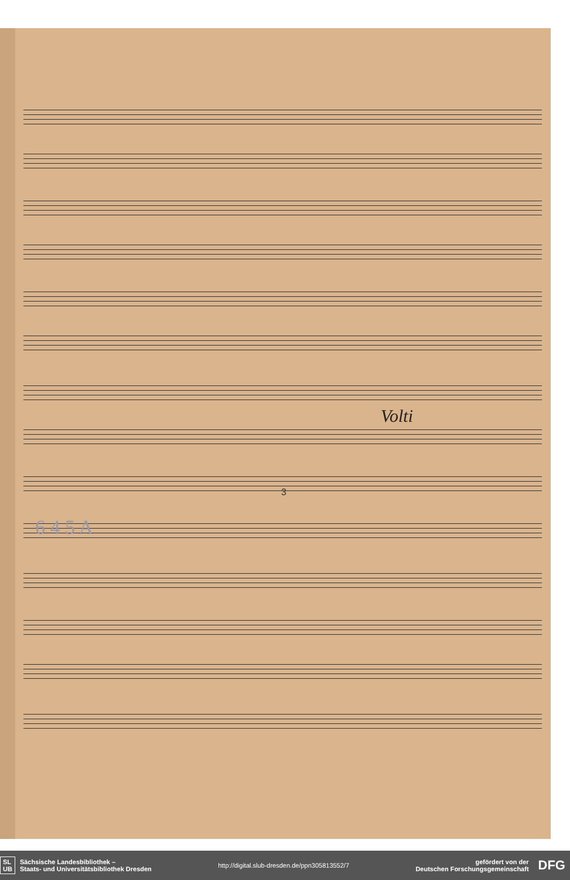Volti
3
6 4 5 A
SL
UB
Sächsische Landesbibliothek –
Staats- und Universitätsbibliothek Dresden
http://digital.slub-dresden.de/ppn305813552/7
gefördert von der
Deutschen Forschungsgemeinschaft
DFG